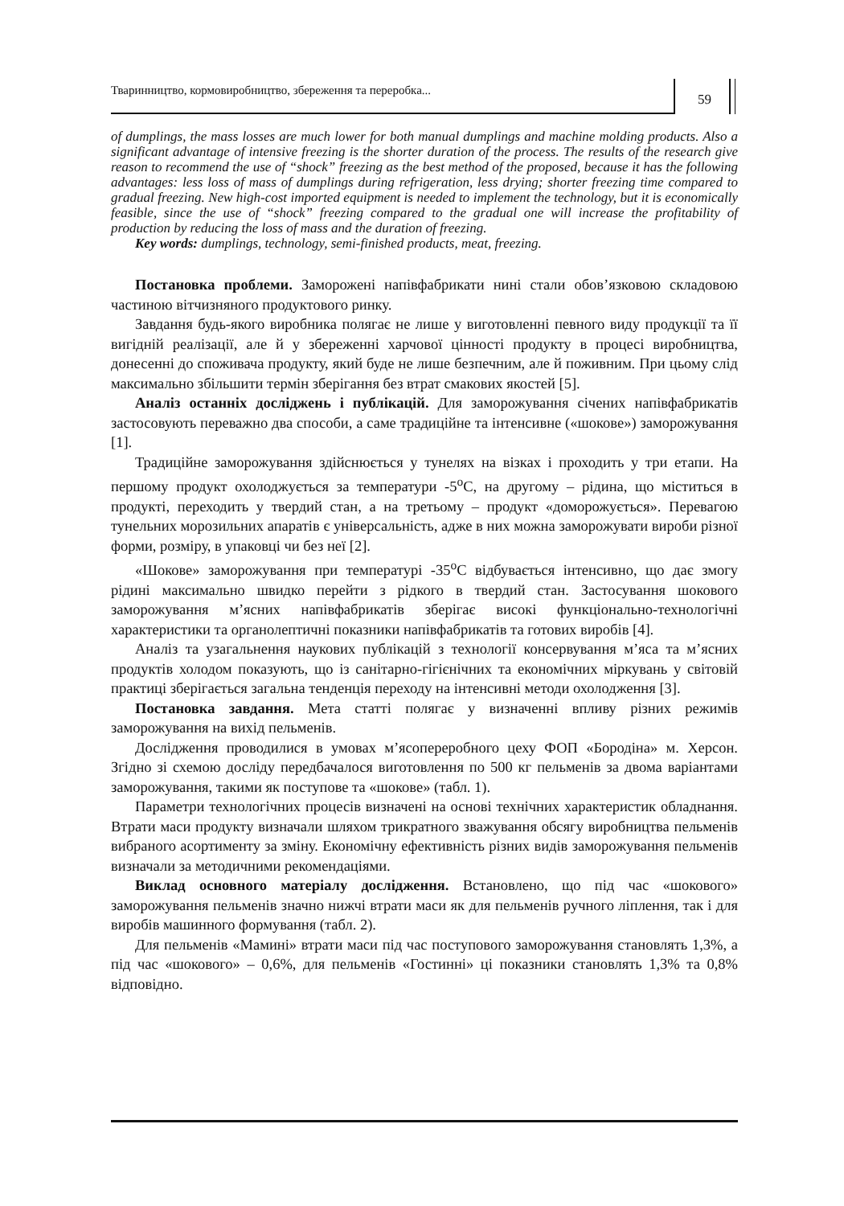Тваринництво, кормовиробництво, збереження та переробка...
59
of dumplings, the mass losses are much lower for both manual dumplings and machine molding products. Also a significant advantage of intensive freezing is the shorter duration of the process. The results of the research give reason to recommend the use of “shock” freezing as the best method of the proposed, because it has the following advantages: less loss of mass of dumplings during refrigeration, less drying; shorter freezing time compared to gradual freezing. New high-cost imported equipment is needed to implement the technology, but it is economically feasible, since the use of “shock” freezing compared to the gradual one will increase the profitability of production by reducing the loss of mass and the duration of freezing.
Key words: dumplings, technology, semi-finished products, meat, freezing.
Постановка проблеми. Заморожені напівфабрикати нині стали обов’язковою складовою частиною вітчизняного продуктового ринку.
Завдання будь-якого виробника полягає не лише у виготовленні певного виду продукції та її вигідній реалізації, але й у збереженні харчової цінності продукту в процесі виробництва, донесенні до споживача продукту, який буде не лише безпечним, але й поживним. При цьому слід максимально збільшити термін зберігання без втрат смакових якостей [5].
Аналіз останніх досліджень і публікацій. Для заморожування січених напівфабрикатів застосовують переважно два способи, а саме традиційне та інтенсивне («шокове») заморожування [1].
Традиційне заморожування здійснюється у тунелях на візках і проходить у три етапи. На першому продукт охолоджується за температури -5<sup>о</sup>С, на другому – рідина, що міститься в продукті, переходить у твердий стан, а на третьому – продукт «доморожується». Перевагою тунельних морозильних апаратів є універсальність, адже в них можна заморожувати вироби різної форми, розміру, в упаковці чи без неї [2].
«Шокове» заморожування при температурі -35<sup>о</sup>С відбувається інтенсивно, що дає змогу рідині максимально швидко перейти з рідкого в твердий стан. Застосування шокового заморожування м’ясних напівфабрикатів зберігає високі функціонально-технологічні характеристики та органолептичні показники напівфабрикатів та готових виробів [4].
Аналіз та узагальнення наукових публікацій з технології консервування м’яса та м’ясних продуктів холодом показують, що із санітарно-гігієнічних та економічних міркувань у світовій практиці зберігається загальна тенденція переходу на інтенсивні методи охолодження [3].
Постановка завдання. Мета статті полягає у визначенні впливу різних режимів заморожування на вихід пельменів.
Дослідження проводилися в умовах м’ясопереробного цеху ФОП «Бородіна» м. Херсон. Згідно зі схемою досліду передбачалося виготовлення по 500 кг пельменів за двома варіантами заморожування, такими як поступове та «шокове» (табл. 1).
Параметри технологічних процесів визначені на основі технічних характеристик обладнання. Втрати маси продукту визначали шляхом трикратного зважування обсягу виробництва пельменів вибраного асортименту за зміну. Економічну ефективність різних видів заморожування пельменів визначали за методичними рекомендаціями.
Виклад основного матеріалу дослідження. Встановлено, що під час «шокового» заморожування пельменів значно нижчі втрати маси як для пельменів ручного ліплення, так і для виробів машинного формування (табл. 2).
Для пельменів «Мамині» втрати маси під час поступового заморожування становлять 1,3%, а під час «шокового» – 0,6%, для пельменів «Гостинні» ці показники становлять 1,3% та 0,8% відповідно.